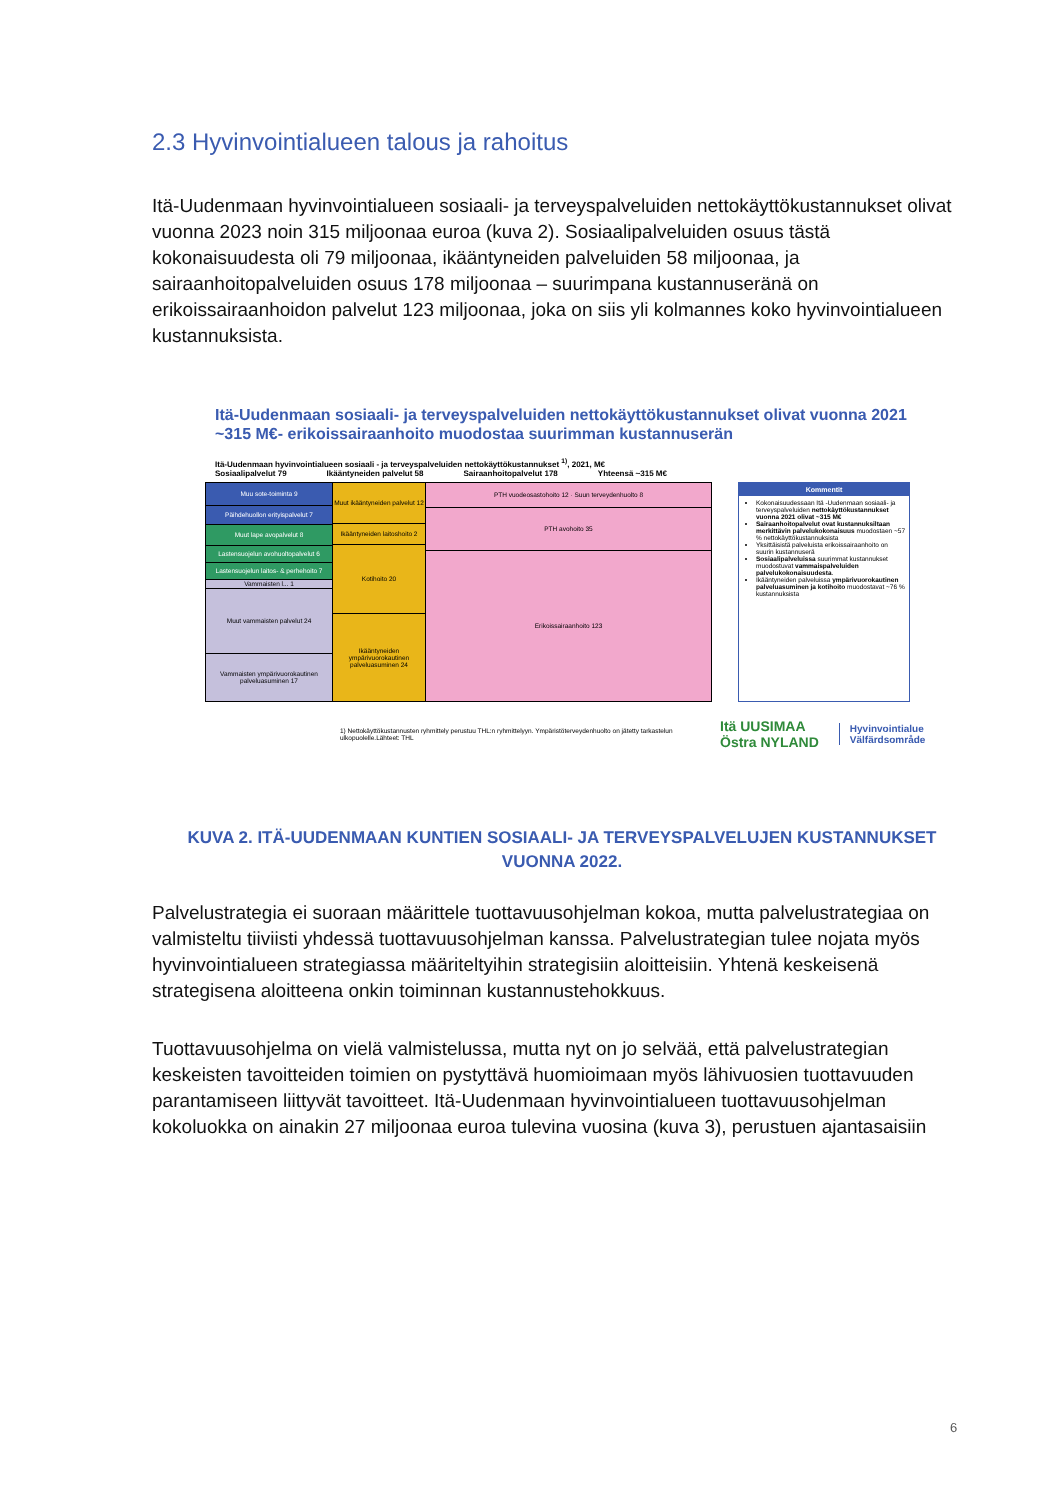2.3 Hyvinvointialueen talous ja rahoitus
Itä-Uudenmaan hyvinvointialueen sosiaali- ja terveyspalveluiden nettokäyttökustannukset olivat vuonna 2023 noin 315 miljoonaa euroa (kuva 2). Sosiaalipalveluiden osuus tästä kokonaisuudesta oli 79 miljoonaa, ikääntyneiden palveluiden 58 miljoonaa, ja sairaanhoitopalveluiden osuus 178 miljoonaa – suurimpana kustannuseränä on erikoissairaanhoidon palvelut 123 miljoonaa, joka on siis yli kolmannes koko hyvinvointialueen kustannuksista.
Itä-Uudenmaan sosiaali- ja terveyspalveluiden nettokäyttökustannukset olivat vuonna 2021 ~315 M€- erikoissairaanhoito muodostaa suurimman kustannuserän
Itä-Uudenmaan hyvinvointialueen sosiaali - ja terveyspalveluiden nettokäyttökustannukset <sup>1)</sup>, 2021, M€
Sosiaalipalvelut 79 Ikääntyneiden palvelut 58 Sairaanhoitopalvelut 178 Yhteensä ~315 M€
Muu sote-toiminta 9
Päihdehuollon erityispalvelut 7
Muut lape avopalvelut 8
Lastensuojelun avohuoltopalvelut 6
Lastensuojelun laitos- & perhehoito 7
Vammaisten l... 1
Muut vammaisten palvelut 24
Vammaisten ympärivuorokautinen palveluasuminen 17
Muut ikääntyneiden palvelut 12
Ikääntyneiden laitoshoito 2
Kotihoito 20
Ikääntyneiden ympärivuorokautinen palveluasuminen 24
PTH vuodeosastohoito 12 · Suun terveydenhuolto 8
PTH avohoito 35
Erikoissairaanhoito 123
Kommentit
Kokonaisuudessaan Itä -Uudenmaan sosiaali- ja terveyspalveluiden nettokäyttökustannukset vuonna 2021 olivat ~315 M€
Sairaanhoitopalvelut ovat kustannuksiltaan merkittävin palvelukokonaisuus muodostaen ~57 % nettokäyttökustannuksista
Yksittäisistä palveluista erikoissairaanhoito on suurin kustannuserä
Sosiaalipalveluissa suurimmat kustannukset muodostuvat vammaispalveluiden palvelukokonaisuudesta.
Ikääntyneiden palveluissa ympärivuorokautinen palveluasuminen ja kotihoito muodostavat ~76 % kustannuksista
1) Nettokäyttökustannusten ryhmittely perustuu THL:n ryhmittelyyn. Ympäristöterveydenhuolto on jätetty tarkastelun ulkopuolelle.Lähteet: THL
Itä UUSIMAA
Östra NYLAND
Hyvinvointialue
Välfärdsområde
KUVA 2. ITÄ-UUDENMAAN KUNTIEN SOSIAALI- JA TERVEYSPALVELUJEN KUSTANNUKSET VUONNA 2022.
Palvelustrategia ei suoraan määrittele tuottavuusohjelman kokoa, mutta palvelustrategiaa on valmisteltu tiiviisti yhdessä tuottavuusohjelman kanssa. Palvelustrategian tulee nojata myös hyvinvointialueen strategiassa määriteltyihin strategisiin aloitteisiin. Yhtenä keskeisenä strategisena aloitteena onkin toiminnan kustannustehokkuus.
Tuottavuusohjelma on vielä valmistelussa, mutta nyt on jo selvää, että palvelustrategian keskeisten tavoitteiden toimien on pystyttävä huomioimaan myös lähivuosien tuottavuuden parantamiseen liittyvät tavoitteet. Itä-Uudenmaan hyvinvointialueen tuottavuusohjelman kokoluokka on ainakin 27 miljoonaa euroa tulevina vuosina (kuva 3), perustuen ajantasaisiin
6